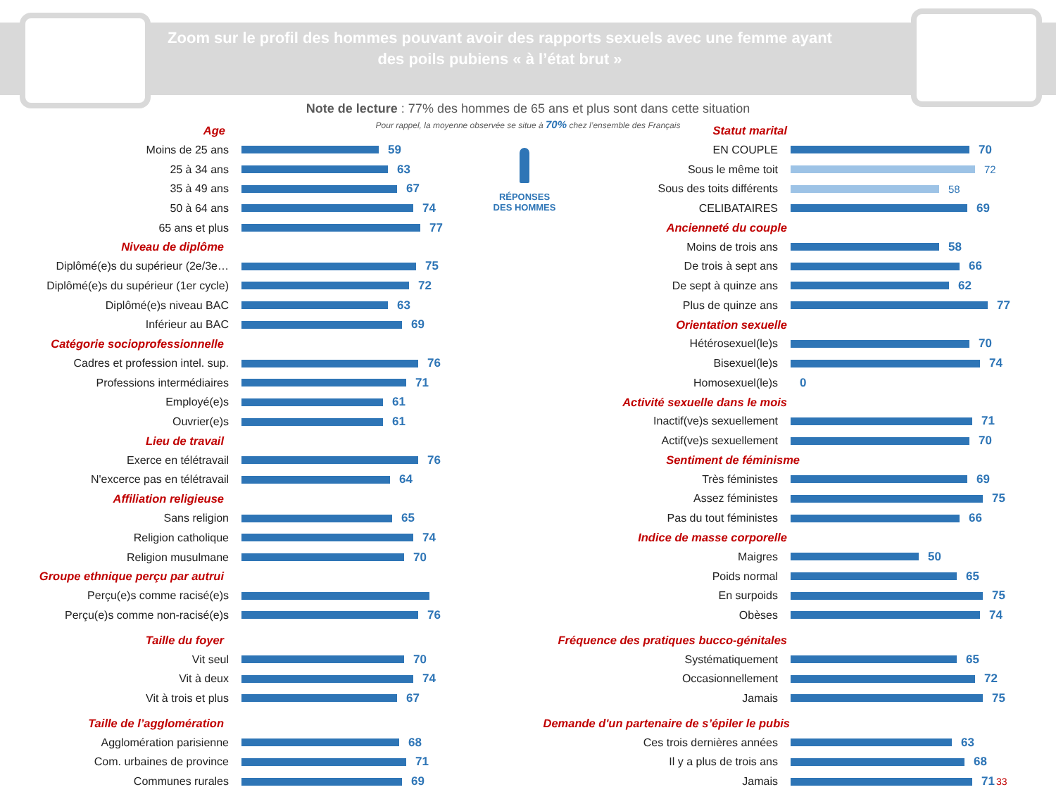Zoom sur le profil des hommes pouvant avoir des rapports sexuels avec une femme ayant des poils pubiens « à l’état brut »
Note de lecture : 77% des hommes de 65 ans et plus sont dans cette situation
Pour rappel, la moyenne observée se situe à 70% chez l’ensemble des Français
RÉPONSES
DES HOMMES
Age
Moins de 25 ans 59
25 à 34 ans 63
35 à 49 ans 67
50 à 64 ans 74
65 ans et plus 77
Niveau de diplôme
Diplômé(e)s du supérieur (2e/3e… 75
Diplômé(e)s du supérieur (1er cycle) 72
Diplômé(e)s niveau BAC 63
Inférieur au BAC 69
Catégorie socioprofessionnelle
Cadres et profession intel. sup. 76
Professions intermédiaires 71
Employé(e)s 61
Ouvrier(e)s 61
Lieu de travail
Exerce en télétravail 76
N'excerce pas en télétravail 64
Affiliation religieuse
Sans religion 65
Religion catholique 74
Religion musulmane 70
Groupe ethnique perçu par autrui
Perçu(e)s comme racisé(e)s
Perçu(e)s comme non-racisé(e)s 76
Taille du foyer
Vit seul 70
Vit à deux 74
Vit à trois et plus 67
Taille de l’agglomération
Agglomération parisienne 68
Com. urbaines de province 71
Communes rurales 69
Statut marital
EN COUPLE 70
Sous le même toit 72
Sous des toits différents 58
CELIBATAIRES 69
Ancienneté du couple
Moins de trois ans 58
De trois à sept ans 66
De sept à quinze ans 62
Plus de quinze ans 77
Orientation sexuelle
Hétérosexuel(le)s 70
Bisexuel(le)s 74
Homosexuel(le)s 0
Activité sexuelle dans le mois
Inactif(ve)s sexuellement 71
Actif(ve)s sexuellement 70
Sentiment de féminisme
Très féministes 69
Assez féministes 75
Pas du tout féministes 66
Indice de masse corporelle
Maigres 50
Poids normal 65
En surpoids 75
Obèses 74
Fréquence des pratiques bucco-génitales
Systématiquement 65
Occasionnellement 72
Jamais 75
Demande d'un partenaire de s’épiler le pubis
Ces trois dernières années 63
Il y a plus de trois ans 68
Jamais 71 33